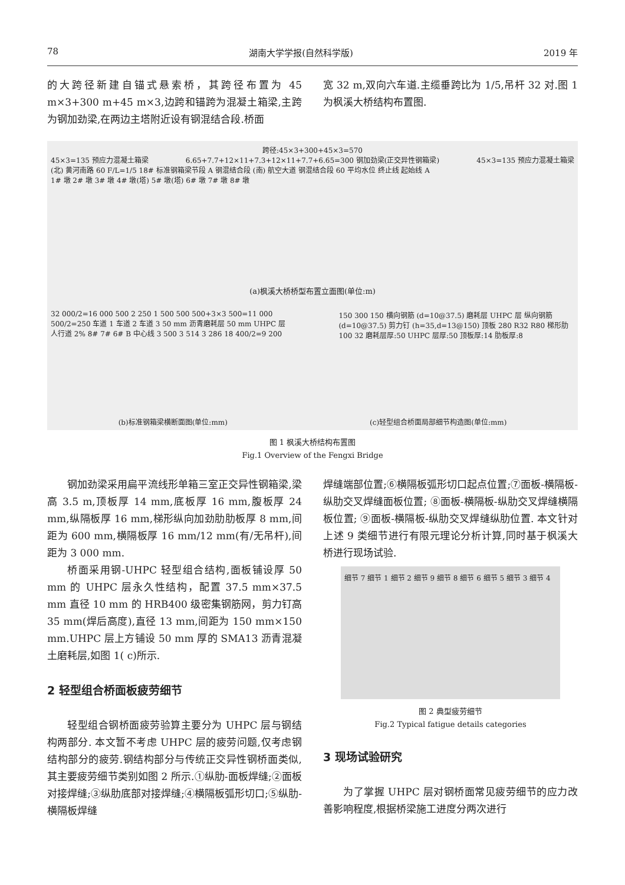78 湖南大学学报(自然科学版) 2019 年
的大跨径新建自锚式悬索桥，其跨径布置为 45 m×3+300 m+45 m×3,边跨和锚跨为混凝土箱梁,主跨为钢加劲梁,在两边主塔附近设有钢混结合段.桥面
宽 32 m,双向六车道.主缆垂跨比为 1/5,吊杆 32 对.图 1 为枫溪大桥结构布置图.
跨径:45×3+300+45×3=570
45×3=135 预应力混凝土箱梁 6.65+7.7+12×11+7.3+12×11+7.7+6.65=300 钢加劲梁(正交异性钢箱梁) 45×3=135 预应力混凝土箱梁
(北) 黄河南路 60 F/L=1/5 18# 标准钢箱梁节段 A 钢混结合段 (南) 航空大道 钢混结合段 60 平均水位 终止线 起始线 A
1# 墩 2# 墩 3# 墩 4# 墩(塔) 5# 墩(塔) 6# 墩 7# 墩 8# 墩
(a)枫溪大桥桥型布置立面图(单位:m)
32 000/2=16 000 500 2 250 1 500 500 500+3×3 500=11 000 500/2=250 车道 1 车道 2 车道 3 50 mm 沥青磨耗层 50 mm UHPC 层 人行道 2% 8# 7# 6# B 中心线 3 500 3 514 3 286 18 400/2=9 200
150 300 150 横向钢筋 (d=10@37.5) 磨耗层 UHPC 层 纵向钢筋 (d=10@37.5) 剪力钉 (h=35,d=13@150) 顶板 280 R32 R80 梯形肋 100 32 磨耗层厚:50 UHPC 层厚:50 顶板厚:14 肋板厚:8
(b)标准钢箱梁横断面图(单位:mm) (c)轻型组合桥面局部细节构造图(单位:mm)
图 1 枫溪大桥结构布置图
Fig.1 Overview of the Fengxi Bridge
钢加劲梁采用扁平流线形单箱三室正交异性钢箱梁,梁高 3.5 m,顶板厚 14 mm,底板厚 16 mm,腹板厚 24 mm,纵隔板厚 16 mm,梯形纵向加劲肋肋板厚 8 mm,间距为 600 mm,横隔板厚 16 mm/12 mm(有/无吊杆),间距为 3 000 mm.
桥面采用钢-UHPC 轻型组合结构,面板铺设厚 50 mm 的 UHPC 层永久性结构，配置 37.5 mm×37.5 mm 直径 10 mm 的 HRB400 级密集钢筋网，剪力钉高 35 mm(焊后高度),直径 13 mm,间距为 150 mm×150 mm.UHPC 层上方铺设 50 mm 厚的 SMA13 沥青混凝土磨耗层,如图 1( c)所示.
2 轻型组合桥面板疲劳细节
轻型组合钢桥面疲劳验算主要分为 UHPC 层与钢结构两部分. 本文暂不考虑 UHPC 层的疲劳问题,仅考虑钢结构部分的疲劳.钢结构部分与传统正交异性钢桥面类似,其主要疲劳细节类别如图 2 所示.①纵肋-面板焊缝;②面板对接焊缝;③纵肋底部对接焊缝;④横隔板弧形切口;⑤纵肋-横隔板焊缝
焊缝端部位置;⑥横隔板弧形切口起点位置;⑦面板-横隔板-纵肋交叉焊缝面板位置; ⑧面板-横隔板-纵肋交叉焊缝横隔板位置; ⑨面板-横隔板-纵肋交叉焊缝纵肋位置. 本文针对上述 9 类细节进行有限元理论分析计算,同时基于枫溪大桥进行现场试验.
细节 7 细节 1 细节 2 细节 9 细节 8 细节 6 细节 5 细节 3 细节 4
图 2 典型疲劳细节
Fig.2 Typical fatigue details categories
3 现场试验研究
为了掌握 UHPC 层对钢桥面常见疲劳细节的应力改善影响程度,根据桥梁施工进度分两次进行